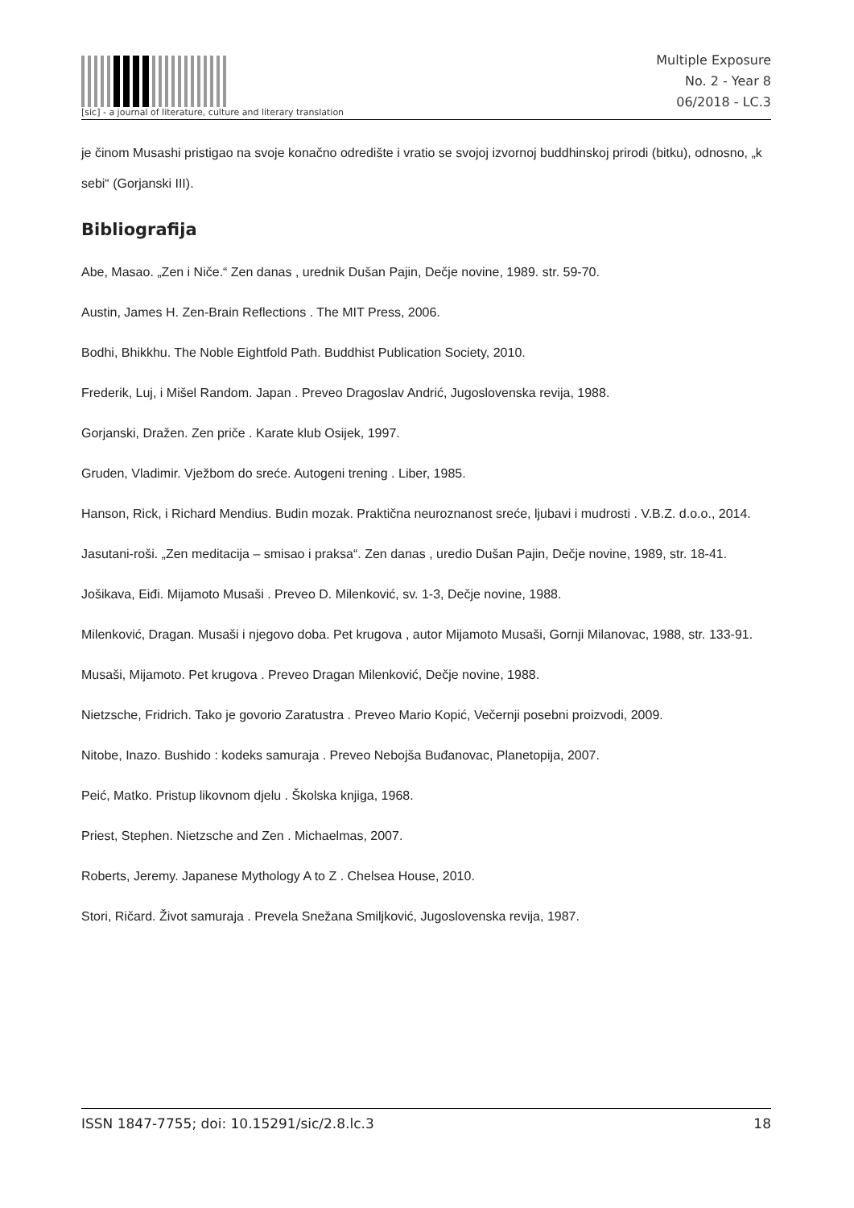[sic] - a journal of literature, culture and literary translation
Multiple Exposure
No. 2 - Year 8
06/2018 - LC.3
je činom Musashi pristigao na svoje konačno odredište i vratio se svojoj izvornoj buddhinskoj prirodi (bitku), odnosno, „k sebi“ (Gorjanski III).
Bibliografija
Abe, Masao. „Zen i Niče.“ Zen danas , urednik Dušan Pajin, Dečje novine, 1989. str. 59-70.
Austin, James H. Zen-Brain Reflections . The MIT Press, 2006.
Bodhi, Bhikkhu. The Noble Eightfold Path. Buddhist Publication Society, 2010.
Frederik, Luj, i Mišel Random. Japan . Preveo Dragoslav Andrić, Jugoslovenska revija, 1988.
Gorjanski, Dražen. Zen priče . Karate klub Osijek, 1997.
Gruden, Vladimir. Vježbom do sreće. Autogeni trening . Liber, 1985.
Hanson, Rick, i Richard Mendius. Budin mozak. Praktična neuroznanost sreće, ljubavi i mudrosti . V.B.Z. d.o.o., 2014.
Jasutani-roši. „Zen meditacija – smisao i praksa“. Zen danas , uredio Dušan Pajin, Dečje novine, 1989, str. 18-41.
Jošikava, Eiđi. Mijamoto Musaši . Preveo D. Milenković, sv. 1-3, Dečje novine, 1988.
Milenković, Dragan. Musaši i njegovo doba. Pet krugova , autor Mijamoto Musaši, Gornji Milanovac, 1988, str. 133-91.
Musaši, Mijamoto. Pet krugova . Preveo Dragan Milenković, Dečje novine, 1988.
Nietzsche, Fridrich. Tako je govorio Zaratustra . Preveo Mario Kopić, Večernji posebni proizvodi, 2009.
Nitobe, Inazo. Bushido : kodeks samuraja . Preveo Nebojša Buđanovac, Planetopija, 2007.
Peić, Matko. Pristup likovnom djelu . Školska knjiga, 1968.
Priest, Stephen. Nietzsche and Zen . Michaelmas, 2007.
Roberts, Jeremy. Japanese Mythology A to Z . Chelsea House, 2010.
Stori, Ričard. Život samuraja . Prevela Snežana Smiljković, Jugoslovenska revija, 1987.
ISSN 1847-7755; doi: 10.15291/sic/2.8.lc.3 18